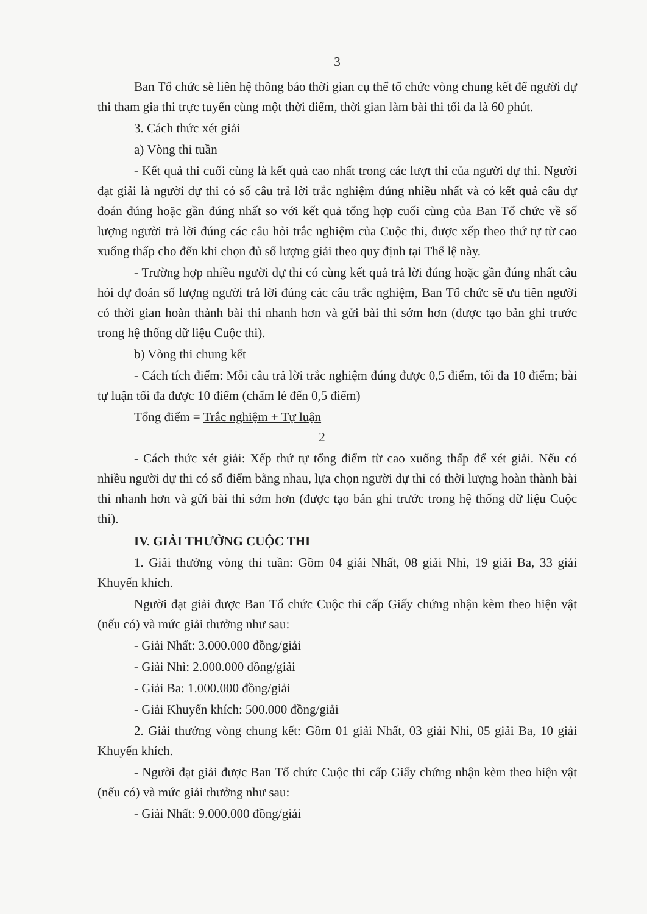3
Ban Tổ chức sẽ liên hệ thông báo thời gian cụ thể tổ chức vòng chung kết để người dự thi tham gia thi trực tuyến cùng một thời điểm, thời gian làm bài thi tối đa là 60 phút.
3. Cách thức xét giải
a) Vòng thi tuần
- Kết quả thi cuối cùng là kết quả cao nhất trong các lượt thi của người dự thi. Người đạt giải là người dự thi có số câu trả lời trắc nghiệm đúng nhiều nhất và có kết quả câu dự đoán đúng hoặc gần đúng nhất so với kết quả tổng hợp cuối cùng của Ban Tổ chức về số lượng người trả lời đúng các câu hỏi trắc nghiệm của Cuộc thi, được xếp theo thứ tự từ cao xuống thấp cho đến khi chọn đủ số lượng giải theo quy định tại Thể lệ này.
- Trường hợp nhiều người dự thi có cùng kết quả trả lời đúng hoặc gần đúng nhất câu hỏi dự đoán số lượng người trả lời đúng các câu trắc nghiệm, Ban Tổ chức sẽ ưu tiên người có thời gian hoàn thành bài thi nhanh hơn và gửi bài thi sớm hơn (được tạo bản ghi trước trong hệ thống dữ liệu Cuộc thi).
b) Vòng thi chung kết
- Cách tích điểm: Mỗi câu trả lời trắc nghiệm đúng được 0,5 điểm, tối đa 10 điểm; bài tự luận tối đa được 10 điểm (chấm lẻ đến 0,5 điểm)
Tổng điểm = Trắc nghiệm + Tự luận
2
- Cách thức xét giải: Xếp thứ tự tổng điểm từ cao xuống thấp để xét giải. Nếu có nhiều người dự thi có số điểm bằng nhau, lựa chọn người dự thi có thời lượng hoàn thành bài thi nhanh hơn và gửi bài thi sớm hơn (được tạo bản ghi trước trong hệ thống dữ liệu Cuộc thi).
IV. GIẢI THƯỞNG CUỘC THI
1. Giải thưởng vòng thi tuần: Gồm 04 giải Nhất, 08 giải Nhì, 19 giải Ba, 33 giải Khuyến khích.
Người đạt giải được Ban Tổ chức Cuộc thi cấp Giấy chứng nhận kèm theo hiện vật (nếu có) và mức giải thưởng như sau:
- Giải Nhất: 3.000.000 đồng/giải
- Giải Nhì: 2.000.000 đồng/giải
- Giải Ba: 1.000.000 đồng/giải
- Giải Khuyến khích: 500.000 đồng/giải
2. Giải thưởng vòng chung kết: Gồm 01 giải Nhất, 03 giải Nhì, 05 giải Ba, 10 giải Khuyến khích.
- Người đạt giải được Ban Tổ chức Cuộc thi cấp Giấy chứng nhận kèm theo hiện vật (nếu có) và mức giải thưởng như sau:
- Giải Nhất: 9.000.000 đồng/giải